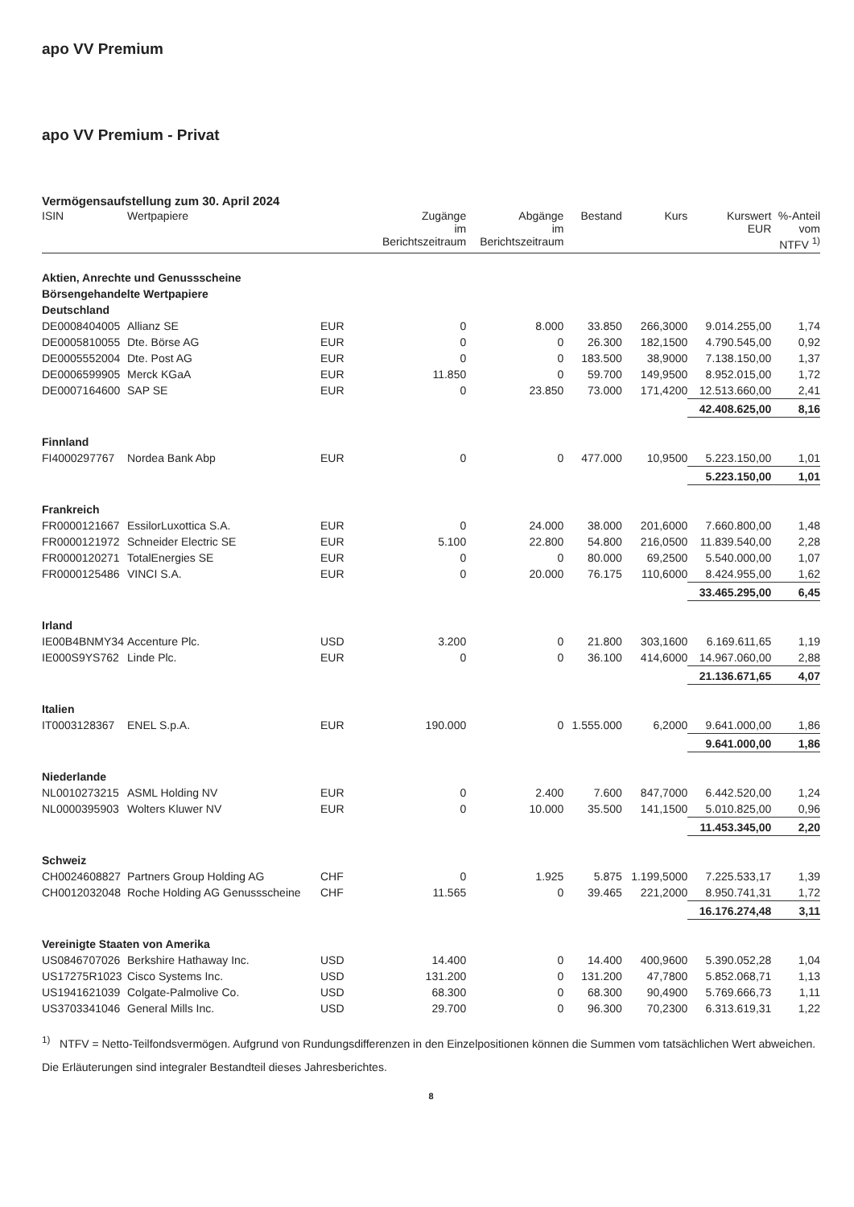apo VV Premium
apo VV Premium - Privat
Vermögensaufstellung zum 30. April 2024
| ISIN | Wertpapiere | | Zugänge im Berichtszeitraum | Abgänge im Berichtszeitraum | Bestand | Kurs | Kurswert EUR | %-Anteil vom NTFV <sup>1)</sup> |
| --- | --- | --- | --- | --- | --- | --- | --- | --- |
| Aktien, Anrechte und Genussscheine | | | | | | | | |
| Börsengehandelte Wertpapiere | | | | | | | | |
| Deutschland | | | | | | | | |
| DE0008404005 | Allianz SE | EUR | 0 | 8.000 | 33.850 | 266,3000 | 9.014.255,00 | 1,74 |
| DE0005810055 | Dte. Börse AG | EUR | 0 | 0 | 26.300 | 182,1500 | 4.790.545,00 | 0,92 |
| DE0005552004 | Dte. Post AG | EUR | 0 | 0 | 183.500 | 38,9000 | 7.138.150,00 | 1,37 |
| DE0006599905 | Merck KGaA | EUR | 11.850 | 0 | 59.700 | 149,9500 | 8.952.015,00 | 1,72 |
| DE0007164600 | SAP SE | EUR | 0 | 23.850 | 73.000 | 171,4200 | 12.513.660,00 | 2,41 |
| | | | | | | | 42.408.625,00 | 8,16 |
| Finnland | | | | | | | | |
| FI4000297767 | Nordea Bank Abp | EUR | 0 | 0 | 477.000 | 10,9500 | 5.223.150,00 | 1,01 |
| | | | | | | | 5.223.150,00 | 1,01 |
| Frankreich | | | | | | | | |
| FR0000121667 | EssilorLuxottica S.A. | EUR | 0 | 24.000 | 38.000 | 201,6000 | 7.660.800,00 | 1,48 |
| FR0000121972 | Schneider Electric SE | EUR | 5.100 | 22.800 | 54.800 | 216,0500 | 11.839.540,00 | 2,28 |
| FR0000120271 | TotalEnergies SE | EUR | 0 | 0 | 80.000 | 69,2500 | 5.540.000,00 | 1,07 |
| FR0000125486 | VINCI S.A. | EUR | 0 | 20.000 | 76.175 | 110,6000 | 8.424.955,00 | 1,62 |
| | | | | | | | 33.465.295,00 | 6,45 |
| Irland | | | | | | | | |
| IE00B4BNMY34 | Accenture Plc. | USD | 3.200 | 0 | 21.800 | 303,1600 | 6.169.611,65 | 1,19 |
| IE000S9YS762 | Linde Plc. | EUR | 0 | 0 | 36.100 | 414,6000 | 14.967.060,00 | 2,88 |
| | | | | | | | 21.136.671,65 | 4,07 |
| Italien | | | | | | | | |
| IT0003128367 | ENEL S.p.A. | EUR | 190.000 | 0 | 1.555.000 | 6,2000 | 9.641.000,00 | 1,86 |
| | | | | | | | 9.641.000,00 | 1,86 |
| Niederlande | | | | | | | | |
| NL0010273215 | ASML Holding NV | EUR | 0 | 2.400 | 7.600 | 847,7000 | 6.442.520,00 | 1,24 |
| NL0000395903 | Wolters Kluwer NV | EUR | 0 | 10.000 | 35.500 | 141,1500 | 5.010.825,00 | 0,96 |
| | | | | | | | 11.453.345,00 | 2,20 |
| Schweiz | | | | | | | | |
| CH0024608827 | Partners Group Holding AG | CHF | 0 | 1.925 | 5.875 | 1.199,5000 | 7.225.533,17 | 1,39 |
| CH0012032048 | Roche Holding AG Genussscheine | CHF | 11.565 | 0 | 39.465 | 221,2000 | 8.950.741,31 | 1,72 |
| | | | | | | | 16.176.274,48 | 3,11 |
| Vereinigte Staaten von Amerika | | | | | | | | |
| US0846707026 | Berkshire Hathaway Inc. | USD | 14.400 | 0 | 14.400 | 400,9600 | 5.390.052,28 | 1,04 |
| US17275R1023 | Cisco Systems Inc. | USD | 131.200 | 0 | 131.200 | 47,7800 | 5.852.068,71 | 1,13 |
| US1941621039 | Colgate-Palmolive Co. | USD | 68.300 | 0 | 68.300 | 90,4900 | 5.769.666,73 | 1,11 |
| US3703341046 | General Mills Inc. | USD | 29.700 | 0 | 96.300 | 70,2300 | 6.313.619,31 | 1,22 |
<sup>1)</sup> NTFV = Netto-Teilfondsvermögen. Aufgrund von Rundungsdifferenzen in den Einzelpositionen können die Summen vom tatsächlichen Wert abweichen.
Die Erläuterungen sind integraler Bestandteil dieses Jahresberichtes.
8